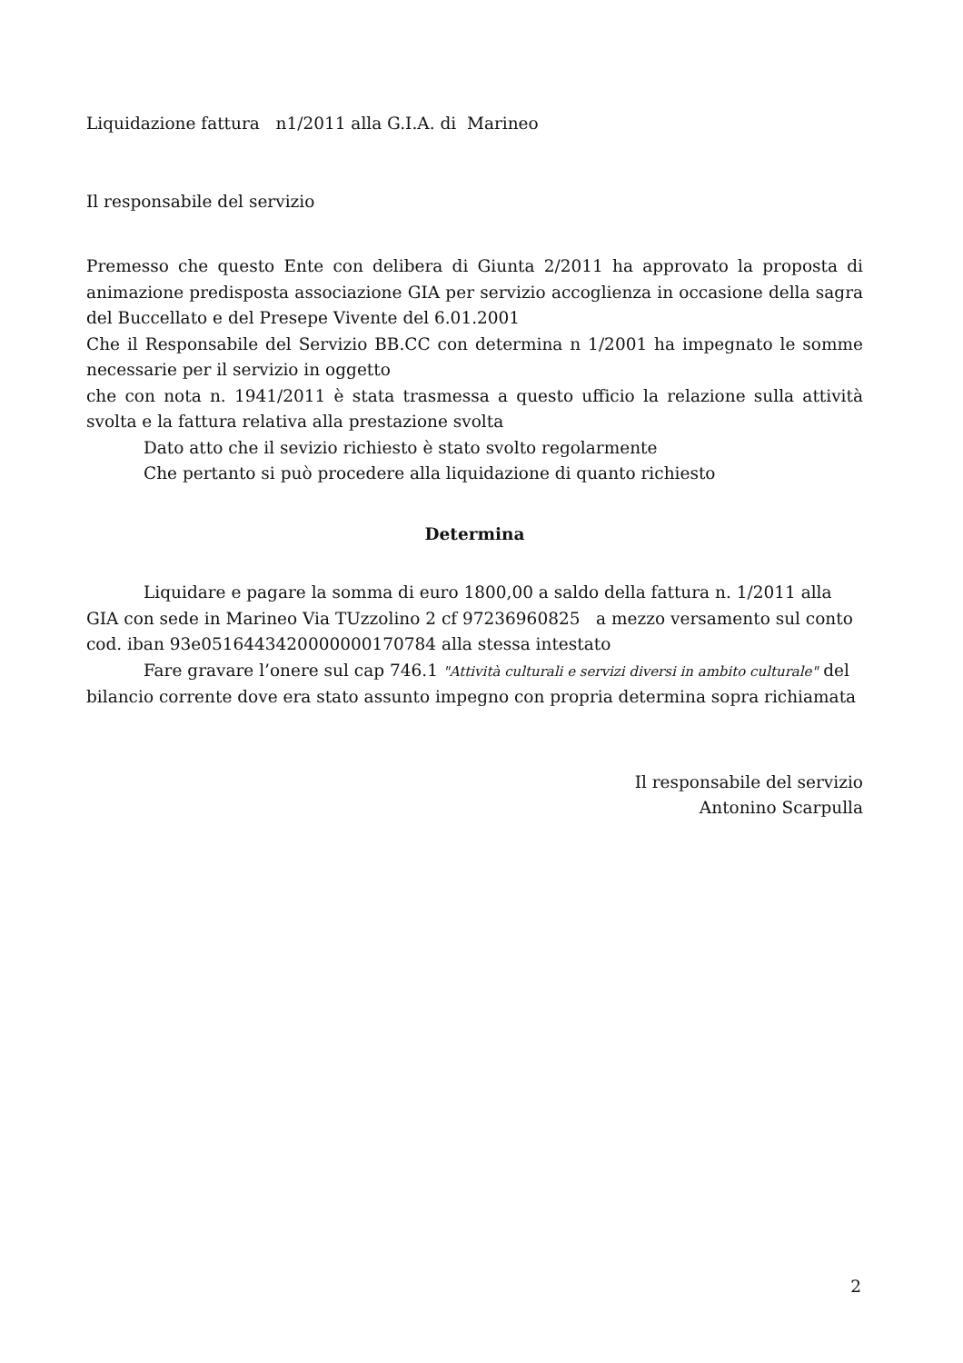Liquidazione fattura n1/2011 alla G.I.A. di Marineo
Il responsabile del servizio
Premesso che questo Ente con delibera di Giunta 2/2011 ha approvato la proposta di animazione predisposta associazione GIA per servizio accoglienza in occasione della sagra del Buccellato e del Presepe Vivente del 6.01.2001
Che il Responsabile del Servizio BB.CC con determina n 1/2001 ha impegnato le somme necessarie per il servizio in oggetto
che con nota n. 1941/2011 è stata trasmessa a questo ufficio la relazione sulla attività svolta e la fattura relativa alla prestazione svolta
Dato atto che il sevizio richiesto è stato svolto regolarmente
Che pertanto si può procedere alla liquidazione di quanto richiesto
Determina
Liquidare e pagare la somma di euro 1800,00 a saldo della fattura n. 1/2011 alla GIA con sede in Marineo Via TUzzolino 2 cf 97236960825 a mezzo versamento sul conto cod. iban 93e05164434200000001707​84 alla stessa intestato
Fare gravare l’onere sul cap 746.1 "Attività culturali e servizi diversi in ambito culturale" del bilancio corrente dove era stato assunto impegno con propria determina sopra richiamata
Il responsabile del servizio
Antonino Scarpulla
2